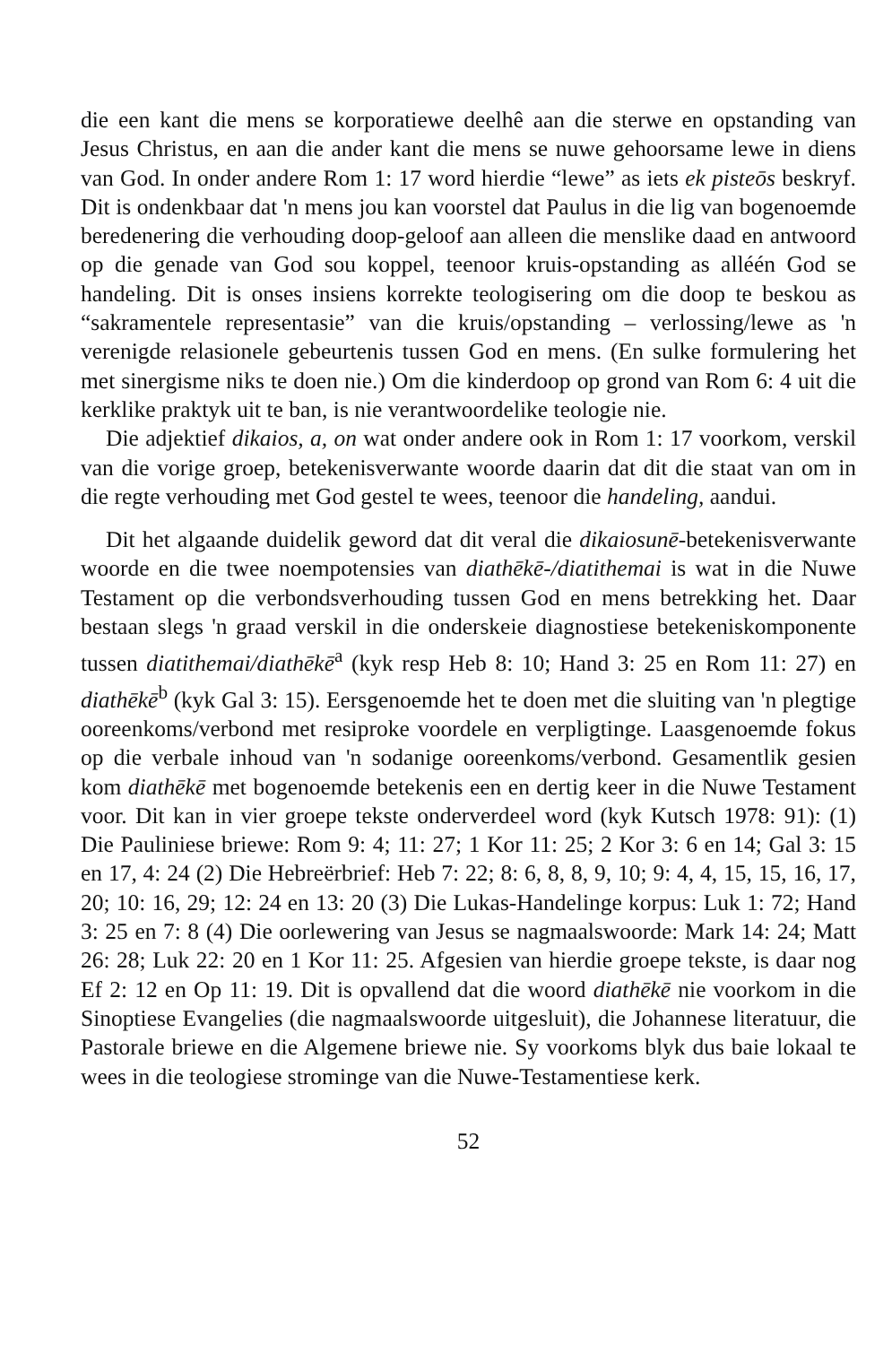die een kant die mens se korporatiewe deelhê aan die sterwe en opstanding van Jesus Christus, en aan die ander kant die mens se nuwe gehoorsame lewe in diens van God. In onder andere Rom 1: 17 word hierdie “lewe” as iets ek pisteōs beskryf. Dit is ondenkbaar dat 'n mens jou kan voorstel dat Paulus in die lig van bogenoemde beredenering die verhouding doop-geloof aan alleen die menslike daad en antwoord op die genade van God sou koppel, teenoor kruis-opstanding as alléén God se handeling. Dit is onses insiens korrekte teologisering om die doop te beskou as “sakramentele representasie” van die kruis/opstanding – verlossing/lewe as 'n verenigde relasionele gebeurtenis tussen God en mens. (En sulke formulering het met sinergisme niks te doen nie.) Om die kinderdoop op grond van Rom 6: 4 uit die kerklike praktyk uit te ban, is nie verantwoordelike teologie nie.
Die adjektief dikaios, a, on wat onder andere ook in Rom 1: 17 voorkom, verskil van die vorige groep, betekenisverwante woorde daarin dat dit die staat van om in die regte verhouding met God gestel te wees, teenoor die handeling, aandui.
Dit het algaande duidelik geword dat dit veral die dikaiosunē-betekenisverwante woorde en die twee noempotensies van diathēkē-/diatithemai is wat in die Nuwe Testament op die verbondsverhouding tussen God en mens betrekking het. Daar bestaan slegs 'n graad verskil in die onderskeie diagnostiese betekeniskomponente tussen diatithemai/diathēkē<sup>a</sup> (kyk resp Heb 8: 10; Hand 3: 25 en Rom 11: 27) en diathēkē<sup>b</sup> (kyk Gal 3: 15). Eersgenoemde het te doen met die sluiting van 'n plegtige ooreenkoms/verbond met resiproke voordele en verpligtinge. Laasgenoemde fokus op die verbale inhoud van 'n sodanige ooreenkoms/verbond. Gesamentlik gesien kom diathēkē met bogenoemde betekenis een en dertig keer in die Nuwe Testament voor. Dit kan in vier groepe tekste onderverdeel word (kyk Kutsch 1978: 91): (1) Die Pauliniese briewe: Rom 9: 4; 11: 27; 1 Kor 11: 25; 2 Kor 3: 6 en 14; Gal 3: 15 en 17, 4: 24 (2) Die Hebreërbrief: Heb 7: 22; 8: 6, 8, 8, 9, 10; 9: 4, 4, 15, 15, 16, 17, 20; 10: 16, 29; 12: 24 en 13: 20 (3) Die Lukas-Handelinge korpus: Luk 1: 72; Hand 3: 25 en 7: 8 (4) Die oorlewering van Jesus se nagmaalswoorde: Mark 14: 24; Matt 26: 28; Luk 22: 20 en 1 Kor 11: 25. Afgesien van hierdie groepe tekste, is daar nog Ef 2: 12 en Op 11: 19. Dit is opvallend dat die woord diathēkē nie voorkom in die Sinoptiese Evangelies (die nagmaalswoorde uitgesluit), die Johannese literatuur, die Pastorale briewe en die Algemene briewe nie. Sy voorkoms blyk dus baie lokaal te wees in die teologiese strominge van die Nuwe-Testamentiese kerk.
52